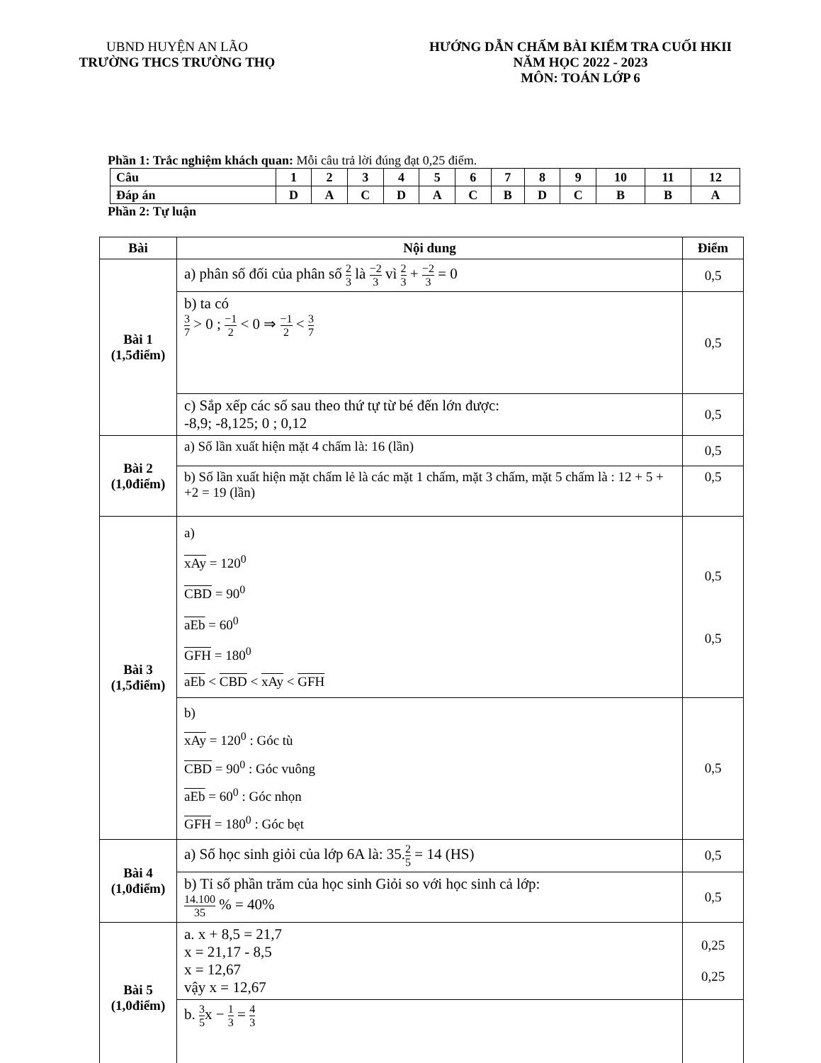UBND HUYỆN AN LÃO
TRƯỜNG THCS TRƯỜNG THỌ
HƯỚNG DẪN CHẤM BÀI KIỂM TRA CUỐI HKII
NĂM HỌC 2022 - 2023
MÔN: TOÁN LỚP 6
Phần 1: Trắc nghiệm khách quan: Mỗi câu trả lời đúng đạt 0,25 điểm.
| Câu | 1 | 2 | 3 | 4 | 5 | 6 | 7 | 8 | 9 | 10 | 11 | 12 |
| Đáp án | D | A | C | D | A | C | B | D | C | B | B | A |
Phần 2: Tự luận
| Bài | Nội dung | Điểm |
| --- | --- | --- |
| Bài 1 (1,5điểm) | a) phân số đối của phân số 2 3 là −2 3 vì 2 3 + −2 3 = 0 | 0,5 |
| | b) ta có 3 7 > 0 ; −1 2 < 0 ⇒ −1 2 < 3 7 | 0,5 |
| | c) Sắp xếp các số sau theo thứ tự từ bé đến lớn được: -8,9; -8,125; 0 ; 0,12 | 0,5 |
| Bài 2 (1,0điểm) | a) Số lần xuất hiện mặt 4 chấm là: 16 (lần) | 0,5 |
| | b) Số lần xuất hiện mặt chấm lẻ là các mặt 1 chấm, mặt 3 chấm, mặt 5 chấm là : 12 + 5 + +2 = 19 (lần) | 0,5 |
| Bài 3 (1,5điểm) | a) xAy = 120<sup>0</sup> CBD = 90<sup>0</sup> aEb = 60<sup>0</sup> GFH = 180<sup>0</sup> aEb < CBD < xAy < GFH | 0,5 0,5 |
| | b) xAy = 120<sup>0</sup> : Góc tù CBD = 90<sup>0</sup> : Góc vuông aEb = 60<sup>0</sup> : Góc nhọn GFH = 180<sup>0</sup> : Góc bẹt | 0,5 |
| Bài 4 (1,0điểm) | a) Số học sinh giỏi của lớp 6A là: 35. 2 5 = 14 (HS) | 0,5 |
| | b) Tỉ số phần trăm của học sinh Giỏi so với học sinh cả lớp: 14.100 35 % = 40% | 0,5 |
| Bài 5 (1,0điểm) | a. x + 8,5 = 21,7 x = 21,17 - 8,5 x = 12,67 vậy x = 12,67 | 0,25 0,25 |
| | b. 3 5 x − 1 3 = 4 3 | |